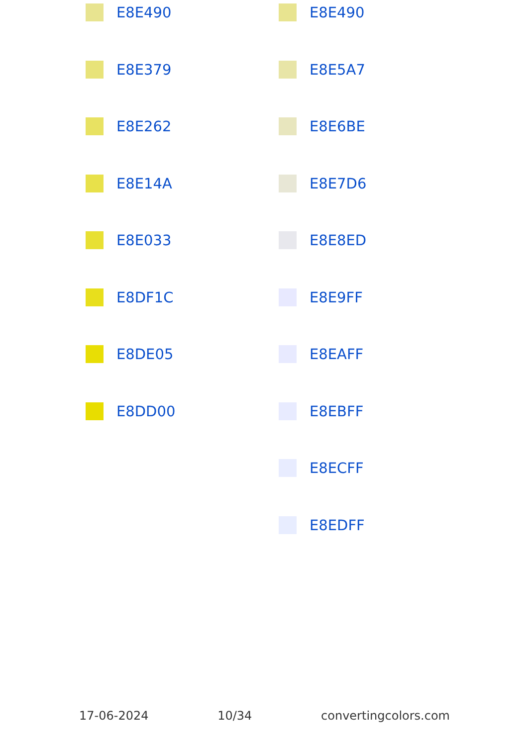E8E490
E8E379
E8E262
E8E14A
E8E033
E8DF1C
E8DE05
E8DD00
E8E490
E8E5A7
E8E6BE
E8E7D6
E8E8ED
E8E9FF
E8EAFF
E8EBFF
E8ECFF
E8EDFF
17-06-2024 10/34 convertingcolors.com